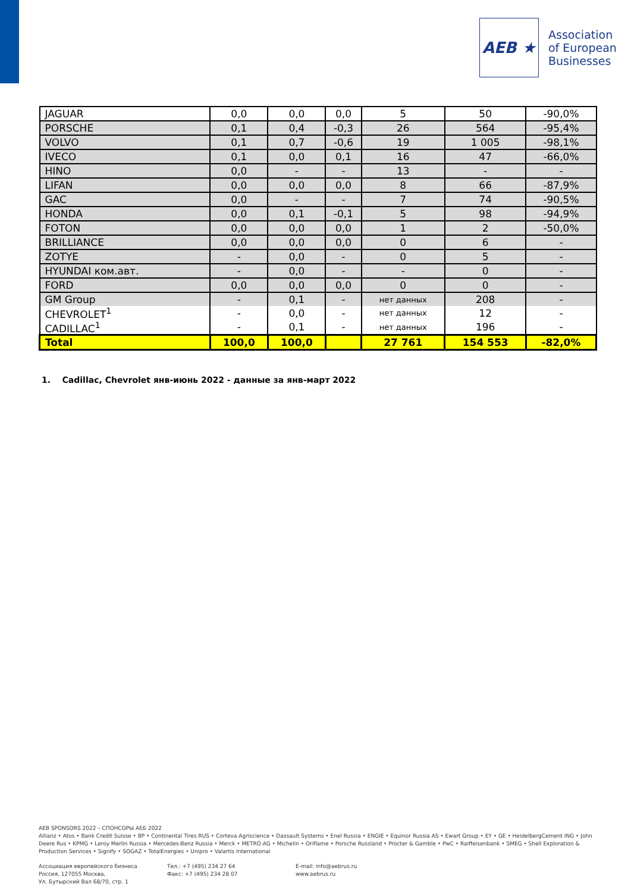AEB ★
Association
of European
Businesses
| JAGUAR | 0,0 | 0,0 | 0,0 | 5 | 50 | -90,0% |
| PORSCHE | 0,1 | 0,4 | -0,3 | 26 | 564 | -95,4% |
| VOLVO | 0,1 | 0,7 | -0,6 | 19 | 1 005 | -98,1% |
| IVECO | 0,1 | 0,0 | 0,1 | 16 | 47 | -66,0% |
| HINO | 0,0 | - | - | 13 | - | - |
| LIFAN | 0,0 | 0,0 | 0,0 | 8 | 66 | -87,9% |
| GAC | 0,0 | - | - | 7 | 74 | -90,5% |
| HONDA | 0,0 | 0,1 | -0,1 | 5 | 98 | -94,9% |
| FOTON | 0,0 | 0,0 | 0,0 | 1 | 2 | -50,0% |
| BRILLIANCE | 0,0 | 0,0 | 0,0 | 0 | 6 | - |
| ZOTYE | - | 0,0 | - | 0 | 5 | - |
| HYUNDAI ком.авт. | - | 0,0 | - | - | 0 | - |
| FORD | 0,0 | 0,0 | 0,0 | 0 | 0 | - |
| GM Group | - | 0,1 | - | нет данных | 208 | - |
| CHEVROLET<sup>1</sup> | - | 0,0 | - | нет данных | 12 | - |
| CADILLAC<sup>1</sup> | - | 0,1 | - | нет данных | 196 | - |
| Total | 100,0 | 100,0 | | 27 761 | 154 553 | -82,0% |
1. Cadillac, Chevrolet янв-июнь 2022 - данные за янв-март 2022
AEB SPONSORS 2022 – СПОНСОРЫ АЕБ 2022
Allianz • Atos • Bank Credit Suisse • BP • Continental Tires RUS • Corteva Agriscience • Dassault Systems • Enel Russia • ENGIE • Equinor Russia AS • Ewart Group • EY • GE • HeidelbergCement ING • John Deere Rus • KPMG • Leroy Merlin Russia • Mercedes-Benz Russia • Merck • METRO AG • Michelin • Oriflame • Porsche Russland • Procter & Gamble • PwC • Raiffeisenbank • SMEG • Shell Exploration & Production Services • Signify • SOGAZ • TotalEnergies • Unipro • Valartis International
Ассоциация европейского бизнеса
Россия, 127055 Москва,
Ул. Бутырский Вал 68/70, стр. 1
Тел.: +7 (495) 234 27 64
Факс: +7 (495) 234 28 07
E-mail: info@aebrus.ru
www.aebrus.ru